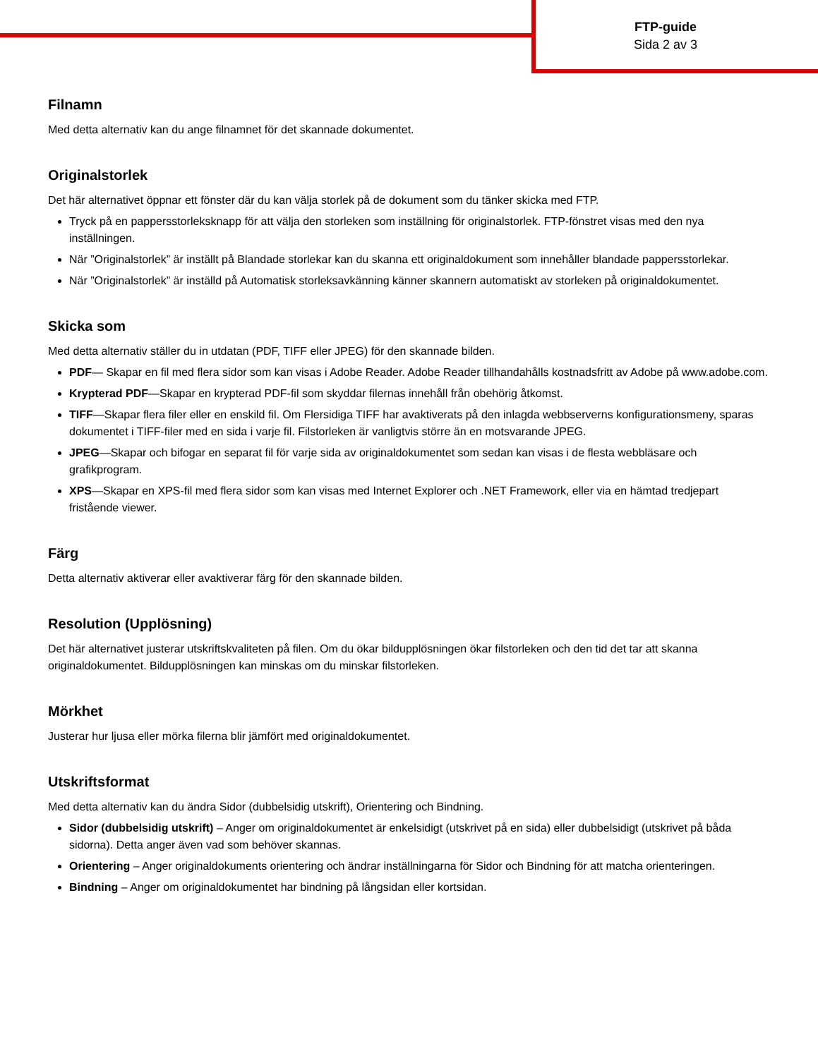FTP-guide
Sida 2 av 3
Filnamn
Med detta alternativ kan du ange filnamnet för det skannade dokumentet.
Originalstorlek
Det här alternativet öppnar ett fönster där du kan välja storlek på de dokument som du tänker skicka med FTP.
Tryck på en pappersstorleksknapp för att välja den storleken som inställning för originalstorlek. FTP-fönstret visas med den nya inställningen.
När ”Originalstorlek” är inställt på Blandade storlekar kan du skanna ett originaldokument som innehåller blandade pappersstorlekar.
När ”Originalstorlek” är inställd på Automatisk storleksavkänning känner skannern automatiskt av storleken på originaldokumentet.
Skicka som
Med detta alternativ ställer du in utdatan (PDF, TIFF eller JPEG) för den skannade bilden.
PDF— Skapar en fil med flera sidor som kan visas i Adobe Reader. Adobe Reader tillhandahålls kostnadsfritt av Adobe på www.adobe.com.
Krypterad PDF—Skapar en krypterad PDF-fil som skyddar filernas innehåll från obehörig åtkomst.
TIFF—Skapar flera filer eller en enskild fil. Om Flersidiga TIFF har avaktiverats på den inlagda webbserverns konfigurationsmeny, sparas dokumentet i TIFF-filer med en sida i varje fil. Filstorleken är vanligtvis större än en motsvarande JPEG.
JPEG—Skapar och bifogar en separat fil för varje sida av originaldokumentet som sedan kan visas i de flesta webbläsare och grafikprogram.
XPS—Skapar en XPS-fil med flera sidor som kan visas med Internet Explorer och .NET Framework, eller via en hämtad tredjepart fristående viewer.
Färg
Detta alternativ aktiverar eller avaktiverar färg för den skannade bilden.
Resolution (Upplösning)
Det här alternativet justerar utskriftskvaliteten på filen. Om du ökar bildupplösningen ökar filstorleken och den tid det tar att skanna originaldokumentet. Bildupplösningen kan minskas om du minskar filstorleken.
Mörkhet
Justerar hur ljusa eller mörka filerna blir jämfört med originaldokumentet.
Utskriftsformat
Med detta alternativ kan du ändra Sidor (dubbelsidig utskrift), Orientering och Bindning.
Sidor (dubbelsidig utskrift) – Anger om originaldokumentet är enkelsidigt (utskrivet på en sida) eller dubbelsidigt (utskrivet på båda sidorna). Detta anger även vad som behöver skannas.
Orientering – Anger originaldokuments orientering och ändrar inställningarna för Sidor och Bindning för att matcha orienteringen.
Bindning – Anger om originaldokumentet har bindning på långsidan eller kortsidan.